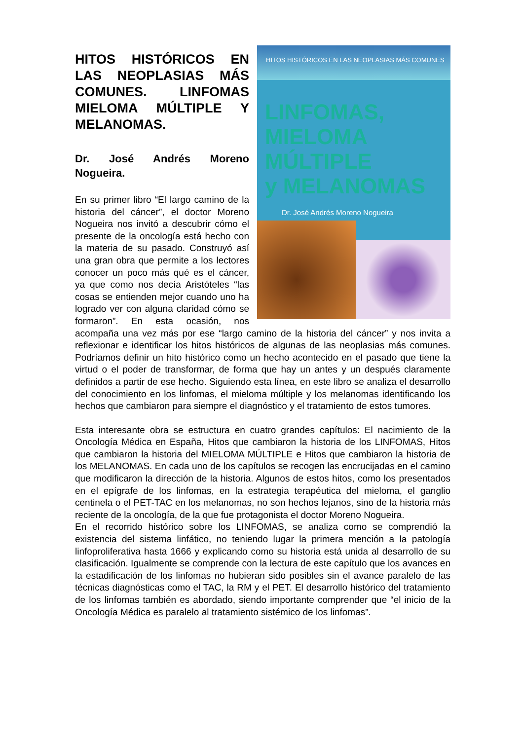HITOS HISTÓRICOS EN LAS NEOPLASIAS MÁS COMUNES
LINFOMAS,
MIELOMA MÚLTIPLE
y MELANOMAS
Dr. José Andrés Moreno Nogueira
HITOS HISTÓRICOS EN LAS NEOPLASIAS MÁS COMUNES. LINFOMAS MIELOMA MÚLTIPLE Y MELANOMAS.
Dr. José Andrés Moreno Nogueira.
En su primer libro “El largo camino de la historia del cáncer”, el doctor Moreno Nogueira nos invitó a descubrir cómo el presente de la oncología está hecho con la materia de su pasado. Construyó así una gran obra que permite a los lectores conocer un poco más qué es el cáncer, ya que como nos decía Aristóteles “las cosas se entienden mejor cuando uno ha logrado ver con alguna claridad cómo se formaron”. En esta ocasión, nos acompaña una vez más por ese “largo camino de la historia del cáncer” y nos invita a reflexionar e identificar los hitos históricos de algunas de las neoplasias más comunes. Podríamos definir un hito histórico como un hecho acontecido en el pasado que tiene la virtud o el poder de transformar, de forma que hay un antes y un después claramente definidos a partir de ese hecho. Siguiendo esta línea, en este libro se analiza el desarrollo del conocimiento en los linfomas, el mieloma múltiple y los melanomas identificando los hechos que cambiaron para siempre el diagnóstico y el tratamiento de estos tumores.
Esta interesante obra se estructura en cuatro grandes capítulos: El nacimiento de la Oncología Médica en España, Hitos que cambiaron la historia de los LINFOMAS, Hitos que cambiaron la historia del MIELOMA MÚLTIPLE e Hitos que cambiaron la historia de los MELANOMAS. En cada uno de los capítulos se recogen las encrucijadas en el camino que modificaron la dirección de la historia. Algunos de estos hitos, como los presentados en el epígrafe de los linfomas, en la estrategia terapéutica del mieloma, el ganglio centinela o el PET-TAC en los melanomas, no son hechos lejanos, sino de la historia más reciente de la oncología, de la que fue protagonista el doctor Moreno Nogueira.
En el recorrido histórico sobre los LINFOMAS, se analiza como se comprendió la existencia del sistema linfático, no teniendo lugar la primera mención a la patología linfoproliferativa hasta 1666 y explicando como su historia está unida al desarrollo de su clasificación. Igualmente se comprende con la lectura de este capítulo que los avances en la estadificación de los linfomas no hubieran sido posibles sin el avance paralelo de las técnicas diagnósticas como el TAC, la RM y el PET. El desarrollo histórico del tratamiento de los linfomas también es abordado, siendo importante comprender que “el inicio de la Oncología Médica es paralelo al tratamiento sistémico de los linfomas”.